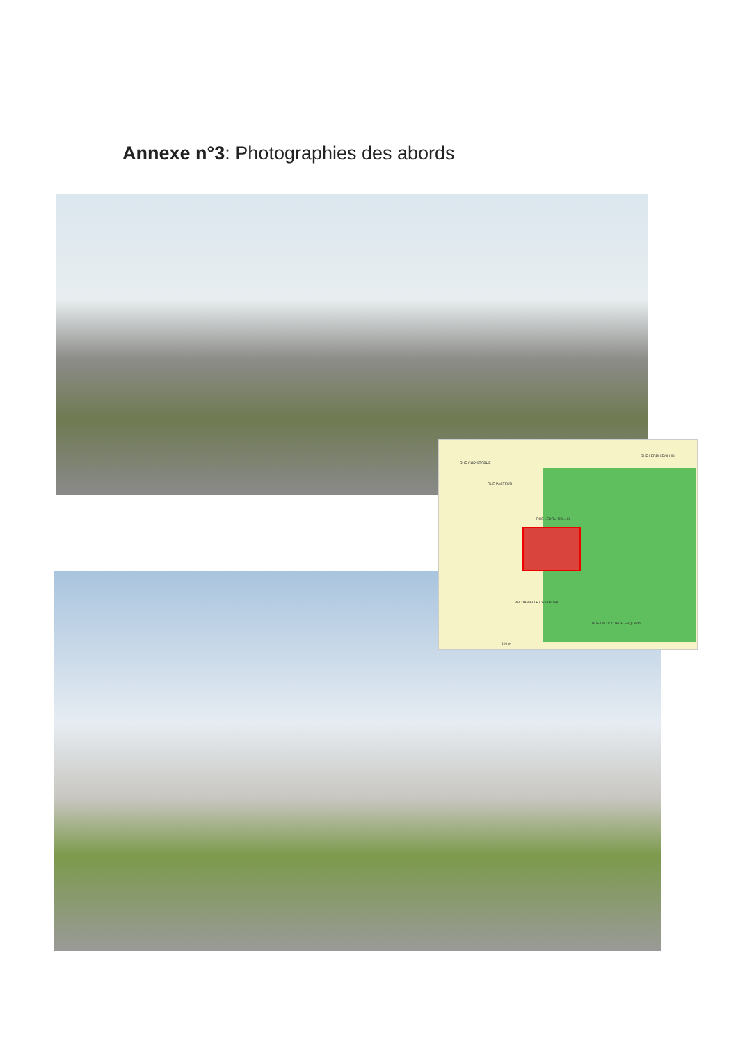Annexe n°3: Photographies des abords
RUE CHRISTOPHE
RUE PASTEUR
RUE LEDRU-ROLLIN
RUE LEDRU-ROLLIN
AV. DANIELLE CASANOVA
RUE DU DOCTEUR ESQUIROL
100 m